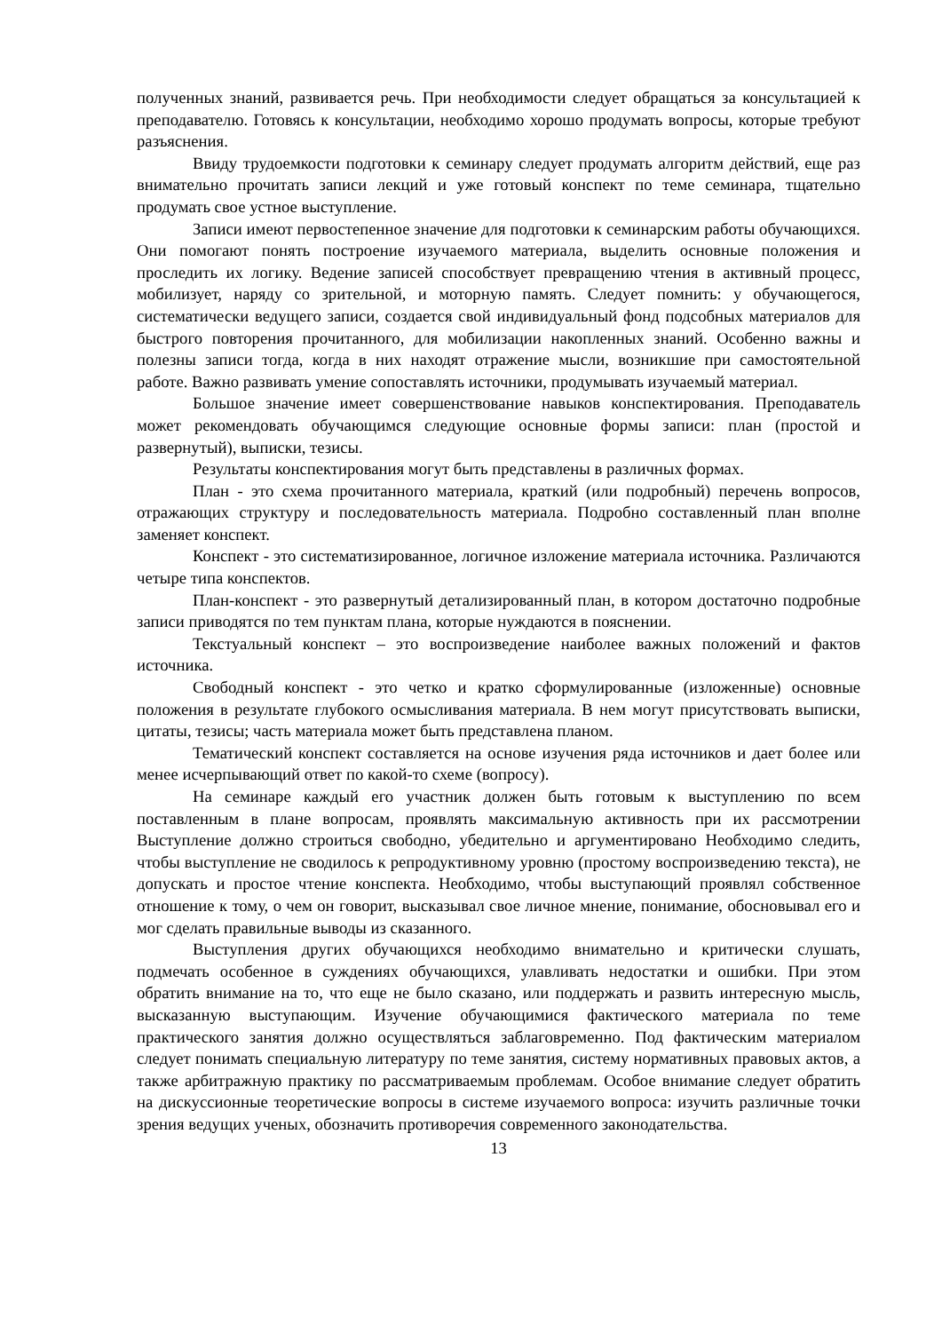полученных знаний, развивается речь. При необходимости следует обращаться за консультацией к преподавателю. Готовясь к консультации, необходимо хорошо продумать вопросы, которые требуют разъяснения.
Ввиду трудоемкости подготовки к семинару следует продумать алгоритм действий, еще раз внимательно прочитать записи лекций и уже готовый конспект по теме семинара, тщательно продумать свое устное выступление.
Записи имеют первостепенное значение для подготовки к семинарским работы обучающихся. Они помогают понять построение изучаемого материала, выделить основные положения и проследить их логику. Ведение записей способствует превращению чтения в активный процесс, мобилизует, наряду со зрительной, и моторную память. Следует помнить: у обучающегося, систематически ведущего записи, создается свой индивидуальный фонд подсобных материалов для быстрого повторения прочитанного, для мобилизации накопленных знаний. Особенно важны и полезны записи тогда, когда в них находят отражение мысли, возникшие при самостоятельной работе. Важно развивать умение сопоставлять источники, продумывать изучаемый материал.
Большое значение имеет совершенствование навыков конспектирования. Преподаватель может рекомендовать обучающимся следующие основные формы записи: план (простой и развернутый), выписки, тезисы.
Результаты конспектирования могут быть представлены в различных формах.
План - это схема прочитанного материала, краткий (или подробный) перечень вопросов, отражающих структуру и последовательность материала. Подробно составленный план вполне заменяет конспект.
Конспект - это систематизированное, логичное изложение материала источника. Различаются четыре типа конспектов.
План-конспект - это развернутый детализированный план, в котором достаточно подробные записи приводятся по тем пунктам плана, которые нуждаются в пояснении.
Текстуальный конспект – это воспроизведение наиболее важных положений и фактов источника.
Свободный конспект - это четко и кратко сформулированные (изложенные) основные положения в результате глубокого осмысливания материала. В нем могут присутствовать выписки, цитаты, тезисы; часть материала может быть представлена планом.
Тематический конспект составляется на основе изучения ряда источников и дает более или менее исчерпывающий ответ по какой-то схеме (вопросу).
На семинаре каждый его участник должен быть готовым к выступлению по всем поставленным в плане вопросам, проявлять максимальную активность при их рассмотрении Выступление должно строиться свободно, убедительно и аргументировано Необходимо следить, чтобы выступление не сводилось к репродуктивному уровню (простому воспроизведению текста), не допускать и простое чтение конспекта. Необходимо, чтобы выступающий проявлял собственное отношение к тому, о чем он говорит, высказывал свое личное мнение, понимание, обосновывал его и мог сделать правильные выводы из сказанного.
Выступления других обучающихся необходимо внимательно и критически слушать, подмечать особенное в суждениях обучающихся, улавливать недостатки и ошибки. При этом обратить внимание на то, что еще не было сказано, или поддержать и развить интересную мысль, высказанную выступающим. Изучение обучающимися фактического материала по теме практического занятия должно осуществляться заблаговременно. Под фактическим материалом следует понимать специальную литературу по теме занятия, систему нормативных правовых актов, а также арбитражную практику по рассматриваемым проблемам. Особое внимание следует обратить на дискуссионные теоретические вопросы в системе изучаемого вопроса: изучить различные точки зрения ведущих ученых, обозначить противоречия современного законодательства.
13